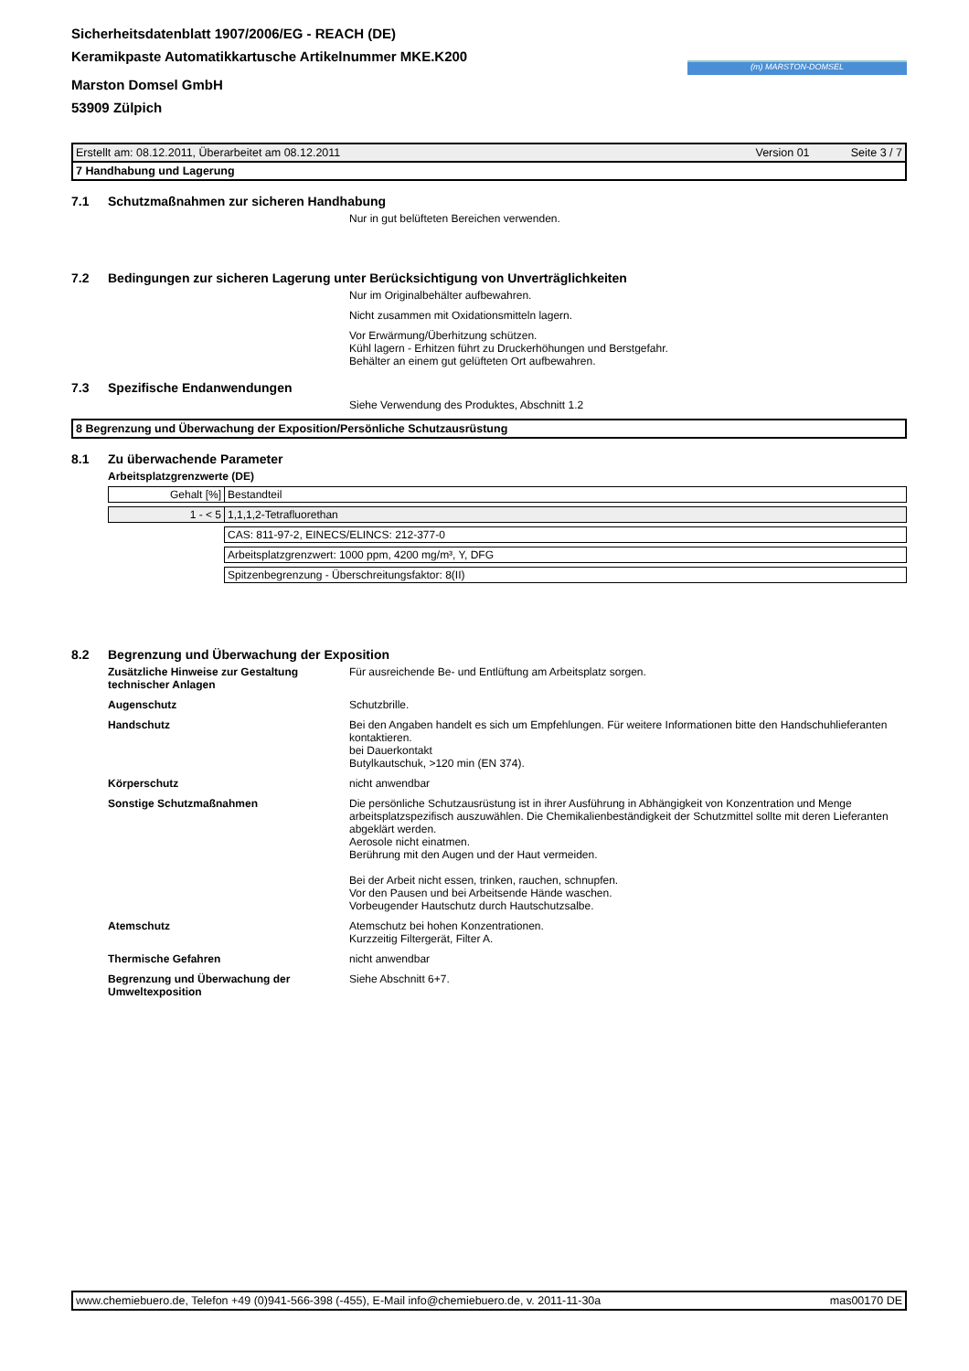Sicherheitsdatenblatt 1907/2006/EG - REACH (DE)
Keramikpaste Automatikkartusche Artikelnummer MKE.K200
(m) MARSTON-DOMSEL
Marston Domsel GmbH
53909 Zülpich
Erstellt am: 08.12.2011, Überarbeitet am 08.12.2011 Version 01 Seite 3 / 7
7 Handhabung und Lagerung
7.1 Schutzmaßnahmen zur sicheren Handhabung
Nur in gut belüfteten Bereichen verwenden.
7.2 Bedingungen zur sicheren Lagerung unter Berücksichtigung von Unverträglichkeiten
Nur im Originalbehälter aufbewahren.
Nicht zusammen mit Oxidationsmitteln lagern.
Vor Erwärmung/Überhitzung schützen.
Kühl lagern - Erhitzen führt zu Druckerhöhungen und Berstgefahr.
Behälter an einem gut gelüfteten Ort aufbewahren.
7.3 Spezifische Endanwendungen
Siehe Verwendung des Produktes, Abschnitt 1.2
8 Begrenzung und Überwachung der Exposition/Persönliche Schutzausrüstung
8.1 Zu überwachende Parameter
Arbeitsplatzgrenzwerte (DE)
| Gehalt [%] | Bestandteil |
| 1 - < 5 | 1,1,1,2-Tetrafluorethan |
| | CAS: 811-97-2, EINECS/ELINCS: 212-377-0 |
| | Arbeitsplatzgrenzwert: 1000 ppm, 4200 mg/m³, Y, DFG |
| | Spitzenbegrenzung - Überschreitungsfaktor: 8(II) |
8.2 Begrenzung und Überwachung der Exposition
| Zusätzliche Hinweise zur Gestaltung technischer Anlagen | Für ausreichende Be- und Entlüftung am Arbeitsplatz sorgen. |
| Augenschutz | Schutzbrille. |
| Handschutz | Bei den Angaben handelt es sich um Empfehlungen. Für weitere Informationen bitte den Handschuhlieferanten kontaktieren. bei Dauerkontakt Butylkautschuk, >120 min (EN 374). |
| Körperschutz | nicht anwendbar |
| Sonstige Schutzmaßnahmen | Die persönliche Schutzausrüstung ist in ihrer Ausführung in Abhängigkeit von Konzentration und Menge arbeitsplatzspezifisch auszuwählen. Die Chemikalienbeständigkeit der Schutzmittel sollte mit deren Lieferanten abgeklärt werden. Aerosole nicht einatmen. Berührung mit den Augen und der Haut vermeiden. Bei der Arbeit nicht essen, trinken, rauchen, schnupfen. Vor den Pausen und bei Arbeitsende Hände waschen. Vorbeugender Hautschutz durch Hautschutzsalbe. |
| Atemschutz | Atemschutz bei hohen Konzentrationen. Kurzzeitig Filtergerät, Filter A. |
| Thermische Gefahren | nicht anwendbar |
| Begrenzung und Überwachung der Umweltexposition | Siehe Abschnitt 6+7. |
www.chemiebuero.de, Telefon +49 (0)941-566-398 (-455), E-Mail info@chemiebuero.de, v. 2011-11-30a mas00170 DE